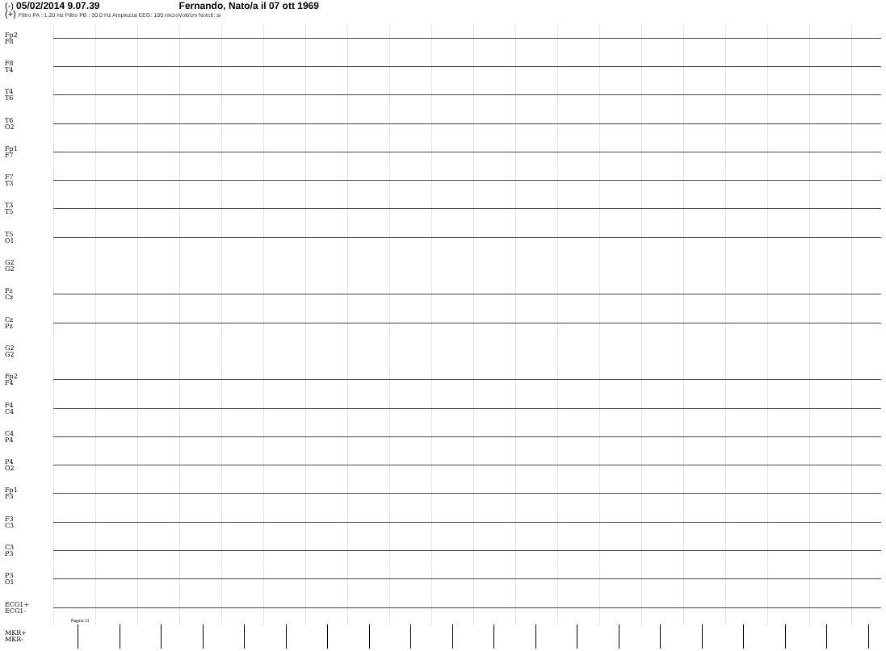(-) 05/02/2014 9.07.39 Fernando, Nato/a il 07 ott 1969
(+) Filtro PA : 1.20 Hz Filtro PB : 30.0 Hz Ampiezza EEG: 100 microVolt/cm Notch: si
Fp2
F8
F8
T4
T4
T6
T6
O2
Fp1
F7
F7
T3
T3
T5
T5
O1
G2
G2
Fz
Cz
Cz
Pz
G2
G2
Fp2
F4
F4
C4
C4
P4
P4
O2
Fp1
F3
F3
C3
C3
P3
P3
O1
ECG1+
ECG1-
MKR+
MKR-
Pagina 01